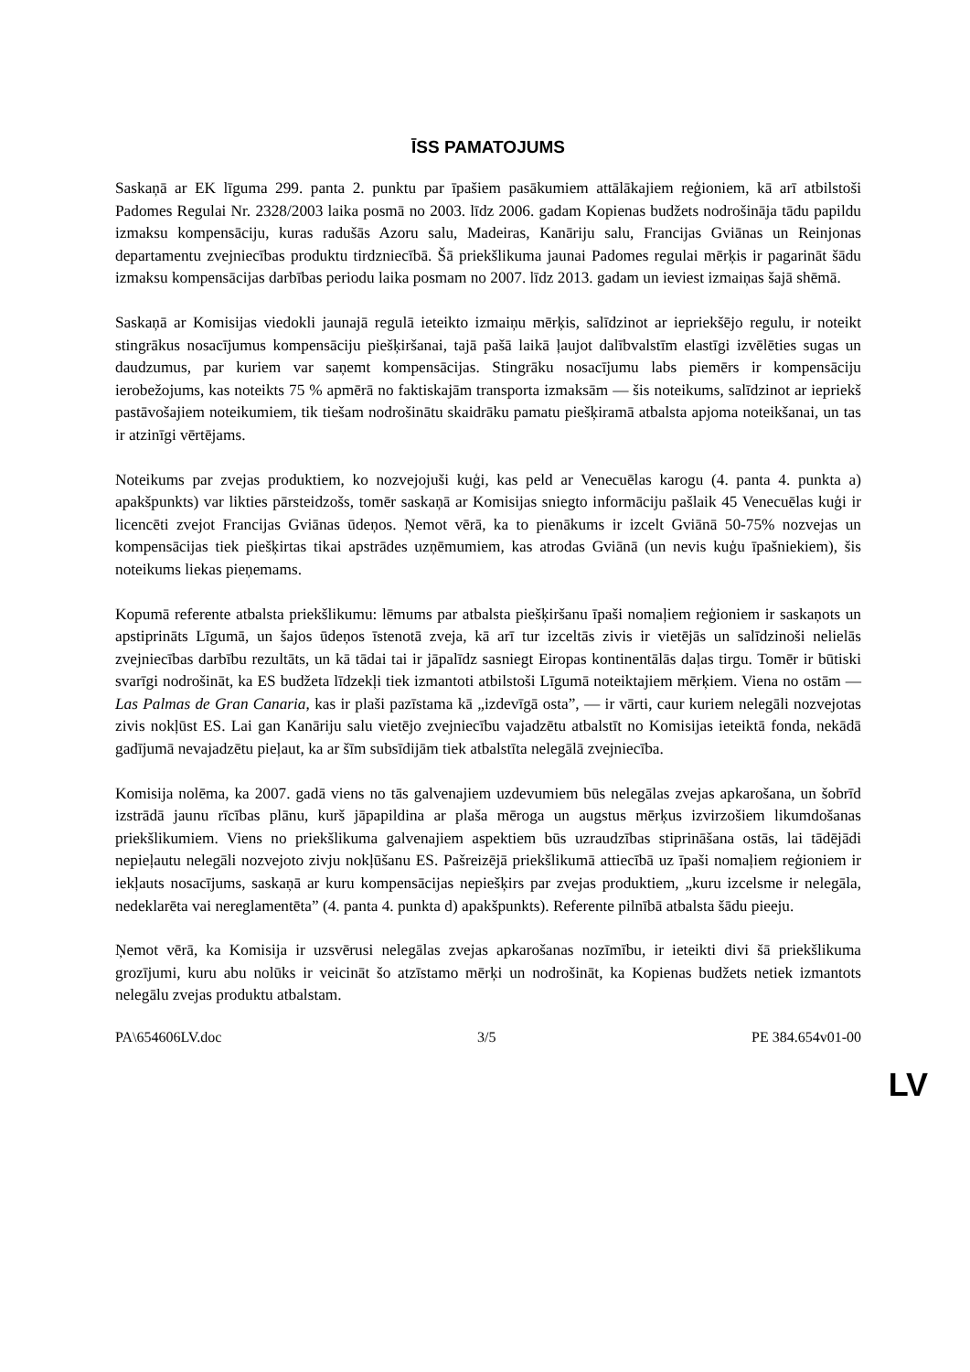ĪSS PAMATOJUMS
Saskaņā ar EK līguma 299. panta 2. punktu par īpašiem pasākumiem attālākajiem reģioniem, kā arī atbilstoši Padomes Regulai Nr. 2328/2003 laika posmā no 2003. līdz 2006. gadam Kopienas budžets nodrošināja tādu papildu izmaksu kompensāciju, kuras radušās Azoru salu, Madeiras, Kanāriju salu, Francijas Gviānas un Reinjonas departamentu zvejniecības produktu tirdzniecībā. Šā priekšlikuma jaunai Padomes regulai mērķis ir pagarināt šādu izmaksu kompensācijas darbības periodu laika posmam no 2007. līdz 2013. gadam un ieviest izmaiņas šajā shēmā.
Saskaņā ar Komisijas viedokli jaunajā regulā ieteikto izmaiņu mērķis, salīdzinot ar iepriekšējo regulu, ir noteikt stingrākus nosacījumus kompensāciju piešķiršanai, tajā pašā laikā ļaujot dalībvalstīm elastīgi izvēlēties sugas un daudzumus, par kuriem var saņemt kompensācijas. Stingrāku nosacījumu labs piemērs ir kompensāciju ierobežojums, kas noteikts 75 % apmērā no faktiskajām transporta izmaksām — šis noteikums, salīdzinot ar iepriekš pastāvošajiem noteikumiem, tik tiešam nodrošinātu skaidrāku pamatu piešķiramā atbalsta apjoma noteikšanai, un tas ir atzinīgi vērtējams.
Noteikums par zvejas produktiem, ko nozvejojuši kuģi, kas peld ar Venecuēlas karogu (4. panta 4. punkta a) apakšpunkts) var likties pārsteidzošs, tomēr saskaņā ar Komisijas sniegto informāciju pašlaik 45 Venecuēlas kuģi ir licencēti zvejot Francijas Gviānas ūdeņos. Ņemot vērā, ka to pienākums ir izcelt Gviānā 50-75% nozvejas un kompensācijas tiek piešķirtas tikai apstrādes uzņēmumiem, kas atrodas Gviānā (un nevis kuģu īpašniekiem), šis noteikums liekas pieņemams.
Kopumā referente atbalsta priekšlikumu: lēmums par atbalsta piešķiršanu īpaši nomaļiem reģioniem ir saskaņots un apstiprināts Līgumā, un šajos ūdeņos īstenotā zveja, kā arī tur izceltās zivis ir vietējās un salīdzinoši nelielās zvejniecības darbību rezultāts, un kā tādai tai ir jāpalīdz sasniegt Eiropas kontinentālās daļas tirgu. Tomēr ir būtiski svarīgi nodrošināt, ka ES budžeta līdzekļi tiek izmantoti atbilstoši Līgumā noteiktajiem mērķiem. Viena no ostām — Las Palmas de Gran Canaria, kas ir plaši pazīstama kā „izdevīgā osta”, — ir vārti, caur kuriem nelegāli nozvejotas zivis nokļūst ES. Lai gan Kanāriju salu vietējo zvejniecību vajadzētu atbalstīt no Komisijas ieteiktā fonda, nekādā gadījumā nevajadzētu pieļaut, ka ar šīm subsīdijām tiek atbalstīta nelegālā zvejniecība.
Komisija nolēma, ka 2007. gadā viens no tās galvenajiem uzdevumiem būs nelegālas zvejas apkarošana, un šobrīd izstrādā jaunu rīcības plānu, kurš jāpapildina ar plaša mēroga un augstus mērķus izvirzošiem likumdošanas priekšlikumiem. Viens no priekšlikuma galvenajiem aspektiem būs uzraudzības stiprināšana ostās, lai tādējādi nepieļautu nelegāli nozvejoto zivju nokļūšanu ES. Pašreizējā priekšlikumā attiecībā uz īpaši nomaļiem reģioniem ir iekļauts nosacījums, saskaņā ar kuru kompensācijas nepiešķirs par zvejas produktiem, „kuru izcelsme ir nelegāla, nedeklarēta vai nereglamentēta” (4. panta 4. punkta d) apakšpunkts). Referente pilnībā atbalsta šādu pieeju.
Ņemot vērā, ka Komisija ir uzsvērusi nelegālas zvejas apkarošanas nozīmību, ir ieteikti divi šā priekšlikuma grozījumi, kuru abu nolūks ir veicināt šo atzīstamo mērķi un nodrošināt, ka Kopienas budžets netiek izmantots nelegālu zvejas produktu atbalstam.
PA\654606LV.doc 3/5 PE 384.654v01-00
LV